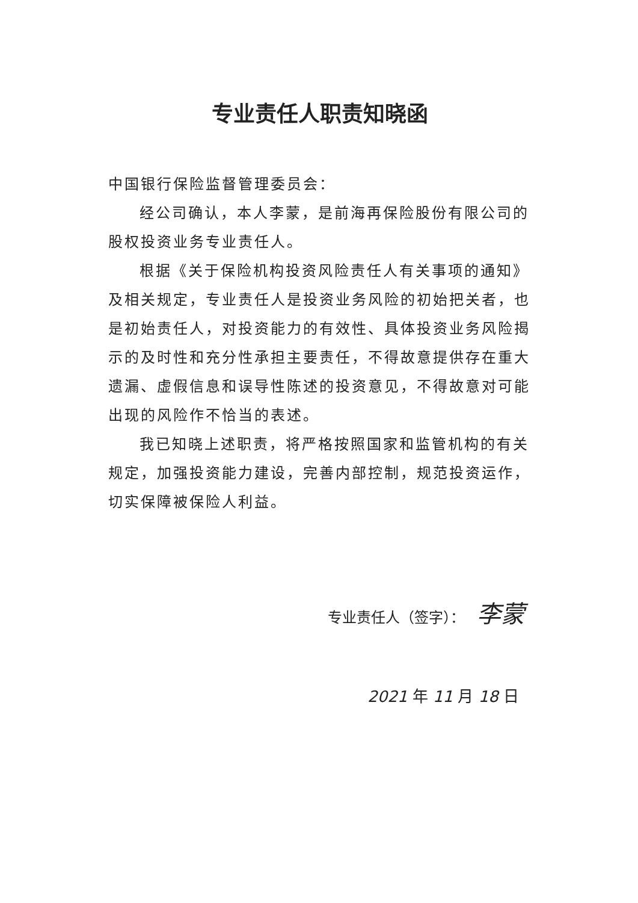专业责任人职责知晓函
中国银行保险监督管理委员会：
经公司确认，本人李蒙，是前海再保险股份有限公司的股权投资业务专业责任人。
根据《关于保险机构投资风险责任人有关事项的通知》及相关规定，专业责任人是投资业务风险的初始把关者，也是初始责任人，对投资能力的有效性、具体投资业务风险揭示的及时性和充分性承担主要责任，不得故意提供存在重大遗漏、虚假信息和误导性陈述的投资意见，不得故意对可能出现的风险作不恰当的表述。
我已知晓上述职责，将严格按照国家和监管机构的有关规定，加强投资能力建设，完善内部控制，规范投资运作，切实保障被保险人利益。
专业责任人（签字）： 李蒙
2021 年 11 月 18 日